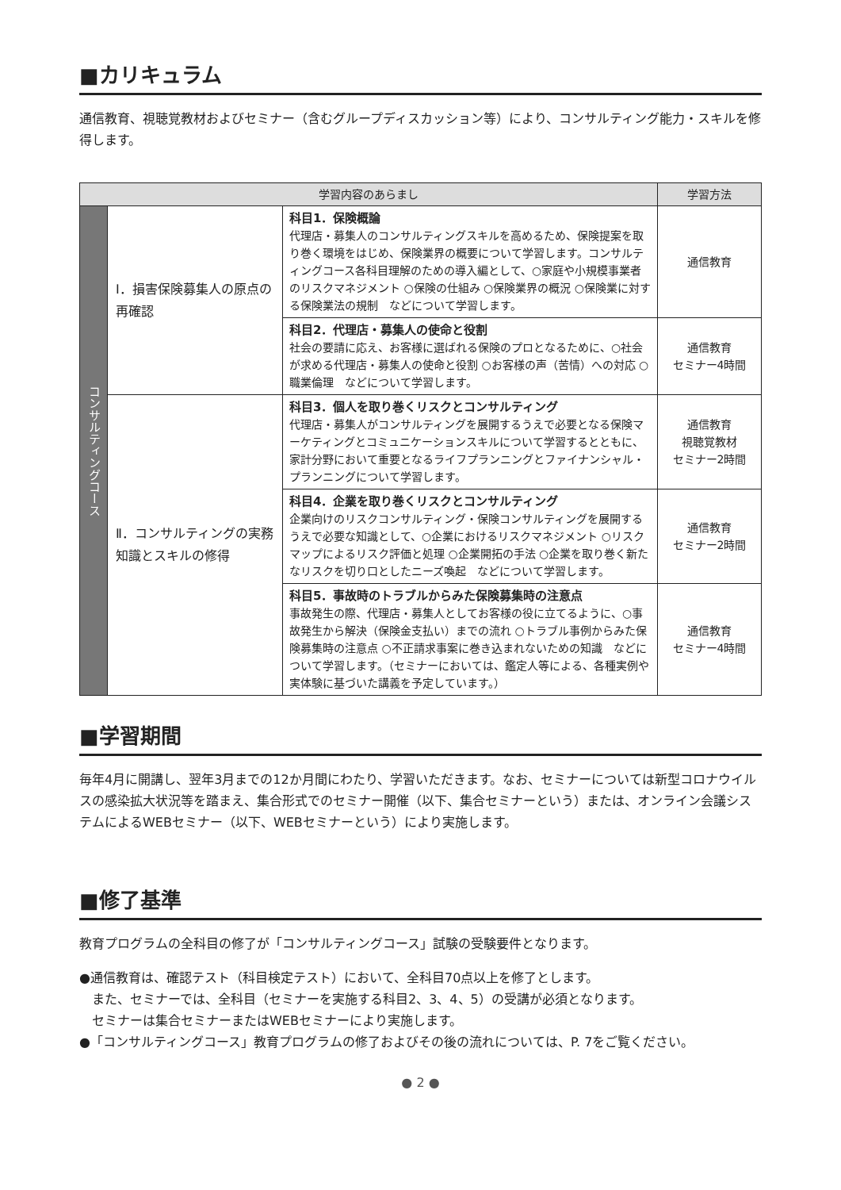■カリキュラム
通信教育、視聴覚教材およびセミナー（含むグループディスカッション等）により、コンサルティング能力・スキルを修得します。
| 学習内容のあらまし | | | 学習方法 |
| --- | --- | --- | --- |
| コンサルティングコース | Ⅰ．損害保険募集人の原点の再確認 | 科目1．保険概論 代理店・募集人のコンサルティングスキルを高めるため、保険提案を取り巻く環境をはじめ、保険業界の概要について学習します。コンサルティングコース各科目理解のための導入編として、○家庭や小規模事業者のリスクマネジメント ○保険の仕組み ○保険業界の概況 ○保険業に対する保険業法の規制 などについて学習します。 | 通信教育 |
| | | 科目2．代理店・募集人の使命と役割 社会の要請に応え、お客様に選ばれる保険のプロとなるために、○社会が求める代理店・募集人の使命と役割 ○お客様の声（苦情）への対応 ○職業倫理 などについて学習します。 | 通信教育 セミナー4時間 |
| | Ⅱ．コンサルティングの実務知識とスキルの修得 | 科目3．個人を取り巻くリスクとコンサルティング 代理店・募集人がコンサルティングを展開するうえで必要となる保険マーケティングとコミュニケーションスキルについて学習するとともに、家計分野において重要となるライフプランニングとファイナンシャル・プランニングについて学習します。 | 通信教育 視聴覚教材 セミナー2時間 |
| | | 科目4．企業を取り巻くリスクとコンサルティング 企業向けのリスクコンサルティング・保険コンサルティングを展開するうえで必要な知識として、○企業におけるリスクマネジメント ○リスクマップによるリスク評価と処理 ○企業開拓の手法 ○企業を取り巻く新たなリスクを切り口としたニーズ喚起 などについて学習します。 | 通信教育 セミナー2時間 |
| | | 科目5．事故時のトラブルからみた保険募集時の注意点 事故発生の際、代理店・募集人としてお客様の役に立てるように、○事故発生から解決（保険金支払い）までの流れ ○トラブル事例からみた保険募集時の注意点 ○不正請求事案に巻き込まれないための知識 などについて学習します。（セミナーにおいては、鑑定人等による、各種実例や実体験に基づいた講義を予定しています。） | 通信教育 セミナー4時間 |
■学習期間
毎年4月に開講し、翌年3月までの12か月間にわたり、学習いただきます。なお、セミナーについては新型コロナウイルスの感染拡大状況等を踏まえ、集合形式でのセミナー開催（以下、集合セミナーという）または、オンライン会議システムによるWEBセミナー（以下、WEBセミナーという）により実施します。
■修了基準
教育プログラムの全科目の修了が「コンサルティングコース」試験の受験要件となります。
●通信教育は、確認テスト（科目検定テスト）において、全科目70点以上を修了とします。
　また、セミナーでは、全科目（セミナーを実施する科目2、3、4、5）の受講が必須となります。
　セミナーは集合セミナーまたはWEBセミナーにより実施します。
●「コンサルティングコース」教育プログラムの修了およびその後の流れについては、P. 7をご覧ください。
● 2 ●